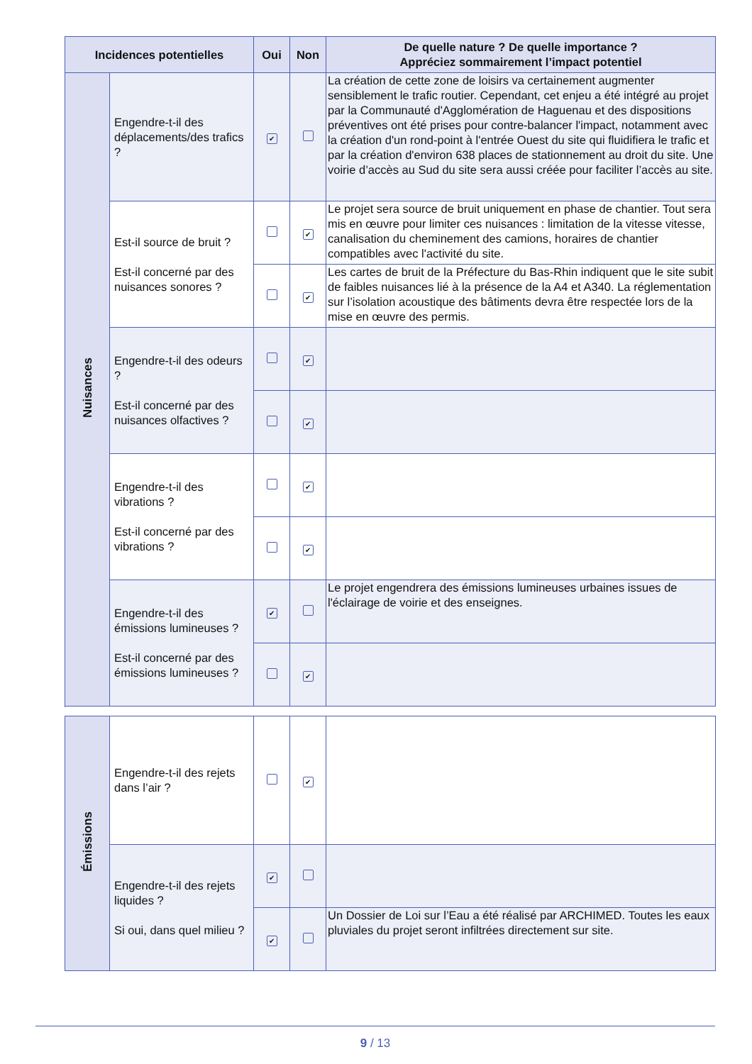| Incidences potentielles | | Oui | Non | De quelle nature ? De quelle importance ? Appréciez sommairement l’impact potentiel |
| --- | --- | --- | --- | --- |
| Nuisances | Engendre-t-il des déplacements/des trafics ? | ✔ | | La création de cette zone de loisirs va certainement augmenter sensiblement le trafic routier. Cependant, cet enjeu a été intégré au projet par la Communauté d'Agglomération de Haguenau et des dispositions préventives ont été prises pour contre-balancer l'impact, notamment avec la création d'un rond-point à l'entrée Ouest du site qui fluidifiera le trafic et par la création d'environ 638 places de stationnement au droit du site. Une voirie d’accès au Sud du site sera aussi créée pour faciliter l’accès au site. |
| | Est-il source de bruit ? Est-il concerné par des nuisances sonores ? | | ✔ | Le projet sera source de bruit uniquement en phase de chantier. Tout sera mis en œuvre pour limiter ces nuisances : limitation de la vitesse vitesse, canalisation du cheminement des camions, horaires de chantier compatibles avec l'activité du site. |
| | | | ✔ | Les cartes de bruit de la Préfecture du Bas-Rhin indiquent que le site subit de faibles nuisances lié à la présence de la A4 et A340. La réglementation sur l’isolation acoustique des bâtiments devra être respectée lors de la mise en œuvre des permis. |
| | Engendre-t-il des odeurs ? Est-il concerné par des nuisances olfactives ? | | ✔ | |
| | | | ✔ | |
| | Engendre-t-il des vibrations ? Est-il concerné par des vibrations ? | | ✔ | |
| | | | ✔ | |
| | Engendre-t-il des émissions lumineuses ? Est-il concerné par des émissions lumineuses ? | ✔ | | Le projet engendrera des émissions lumineuses urbaines issues de l'éclairage de voirie et des enseignes. |
| | | | ✔ | |
| Émissions | Engendre-t-il des rejets dans l’air ? | | ✔ | |
| | Engendre-t-il des rejets liquides ? Si oui, dans quel milieu ? | ✔ | | |
| | | ✔ | | Un Dossier de Loi sur l’Eau a été réalisé par ARCHIMED. Toutes les eaux pluviales du projet seront infiltrées directement sur site. |
9 / 13